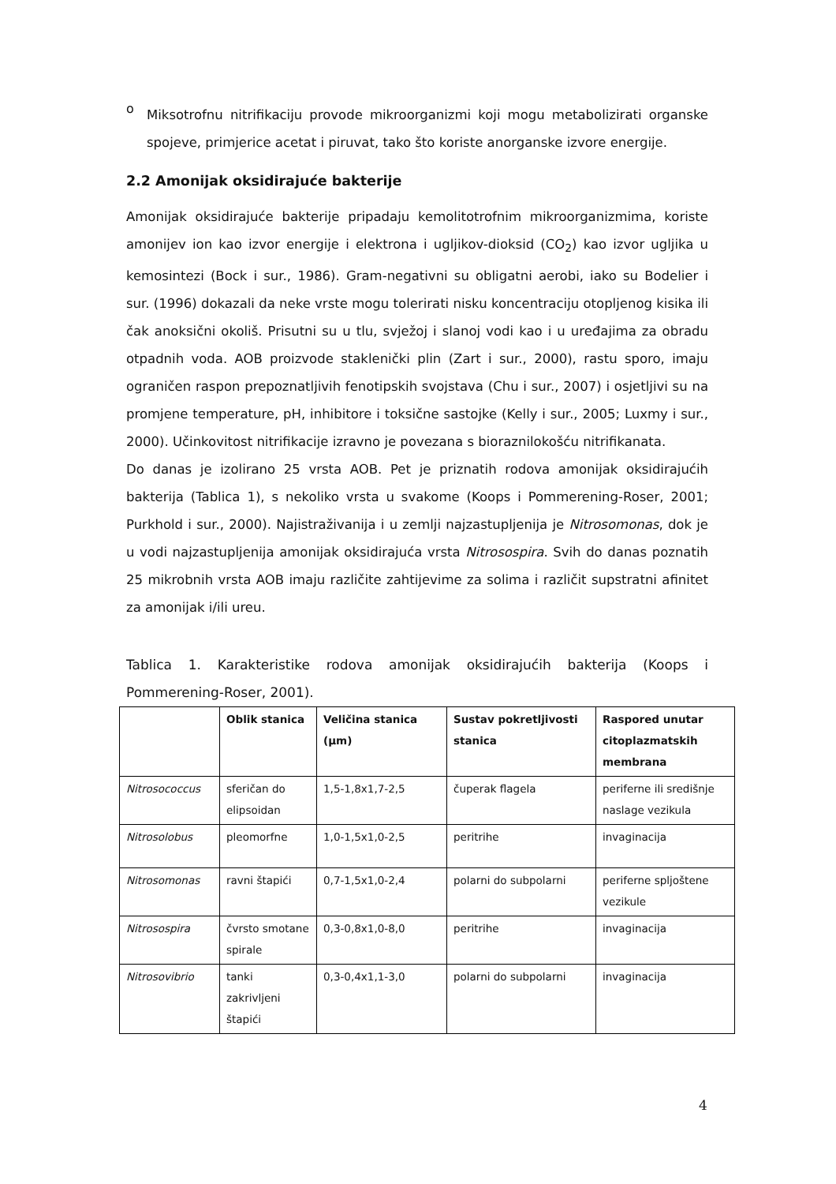o
Miksotrofnu nitrifikaciju provode mikroorganizmi koji mogu metabolizirati organske spojeve, primjerice acetat i piruvat, tako što koriste anorganske izvore energije.
2.2 Amonijak oksidirajuće bakterije
Amonijak oksidirajuće bakterije pripadaju kemolitotrofnim mikroorganizmima, koriste amonijev ion kao izvor energije i elektrona i ugljikov-dioksid (CO<sub>2</sub>) kao izvor ugljika u kemosintezi (Bock i sur., 1986). Gram-negativni su obligatni aerobi, iako su Bodelier i sur. (1996) dokazali da neke vrste mogu tolerirati nisku koncentraciju otopljenog kisika ili čak anoksični okoliš. Prisutni su u tlu, svježoj i slanoj vodi kao i u uređajima za obradu otpadnih voda. AOB proizvode staklenički plin (Zart i sur., 2000), rastu sporo, imaju ograničen raspon prepoznatljivih fenotipskih svojstava (Chu i sur., 2007) i osjetljivi su na promjene temperature, pH, inhibitore i toksične sastojke (Kelly i sur., 2005; Luxmy i sur., 2000). Učinkovitost nitrifikacije izravno je povezana s bioraznilokošću nitrifikanata.
Do danas je izolirano 25 vrsta AOB. Pet je priznatih rodova amonijak oksidirajućih bakterija (Tablica 1), s nekoliko vrsta u svakome (Koops i Pommerening-Roser, 2001; Purkhold i sur., 2000). Najistraživanija i u zemlji najzastupljenija je Nitrosomonas, dok je u vodi najzastupljenija amonijak oksidirajuća vrsta Nitrosospira. Svih do danas poznatih 25 mikrobnih vrsta AOB imaju različite zahtijevime za solima i različit supstratni afinitet za amonijak i/ili ureu.
Tablica 1. Karakteristike rodova amonijak oksidirajućih bakterija (Koops i Pommerening-Roser, 2001).
| | Oblik stanica | Veličina stanica (µm) | Sustav pokretljivosti stanica | Raspored unutar citoplazmatskih membrana |
| --- | --- | --- | --- | --- |
| Nitrosococcus | sferičan do elipsoidan | 1,5-1,8x1,7-2,5 | čuperak flagela | periferne ili središnje naslage vezikula |
| Nitrosolobus | pleomorfne | 1,0-1,5x1,0-2,5 | peritrihe | invaginacija |
| Nitrosomonas | ravni štapići | 0,7-1,5x1,0-2,4 | polarni do subpolarni | periferne spljoštene vezikule |
| Nitrosospira | čvrsto smotane spirale | 0,3-0,8x1,0-8,0 | peritrihe | invaginacija |
| Nitrosovibrio | tanki zakrivljeni štapići | 0,3-0,4x1,1-3,0 | polarni do subpolarni | invaginacija |
4